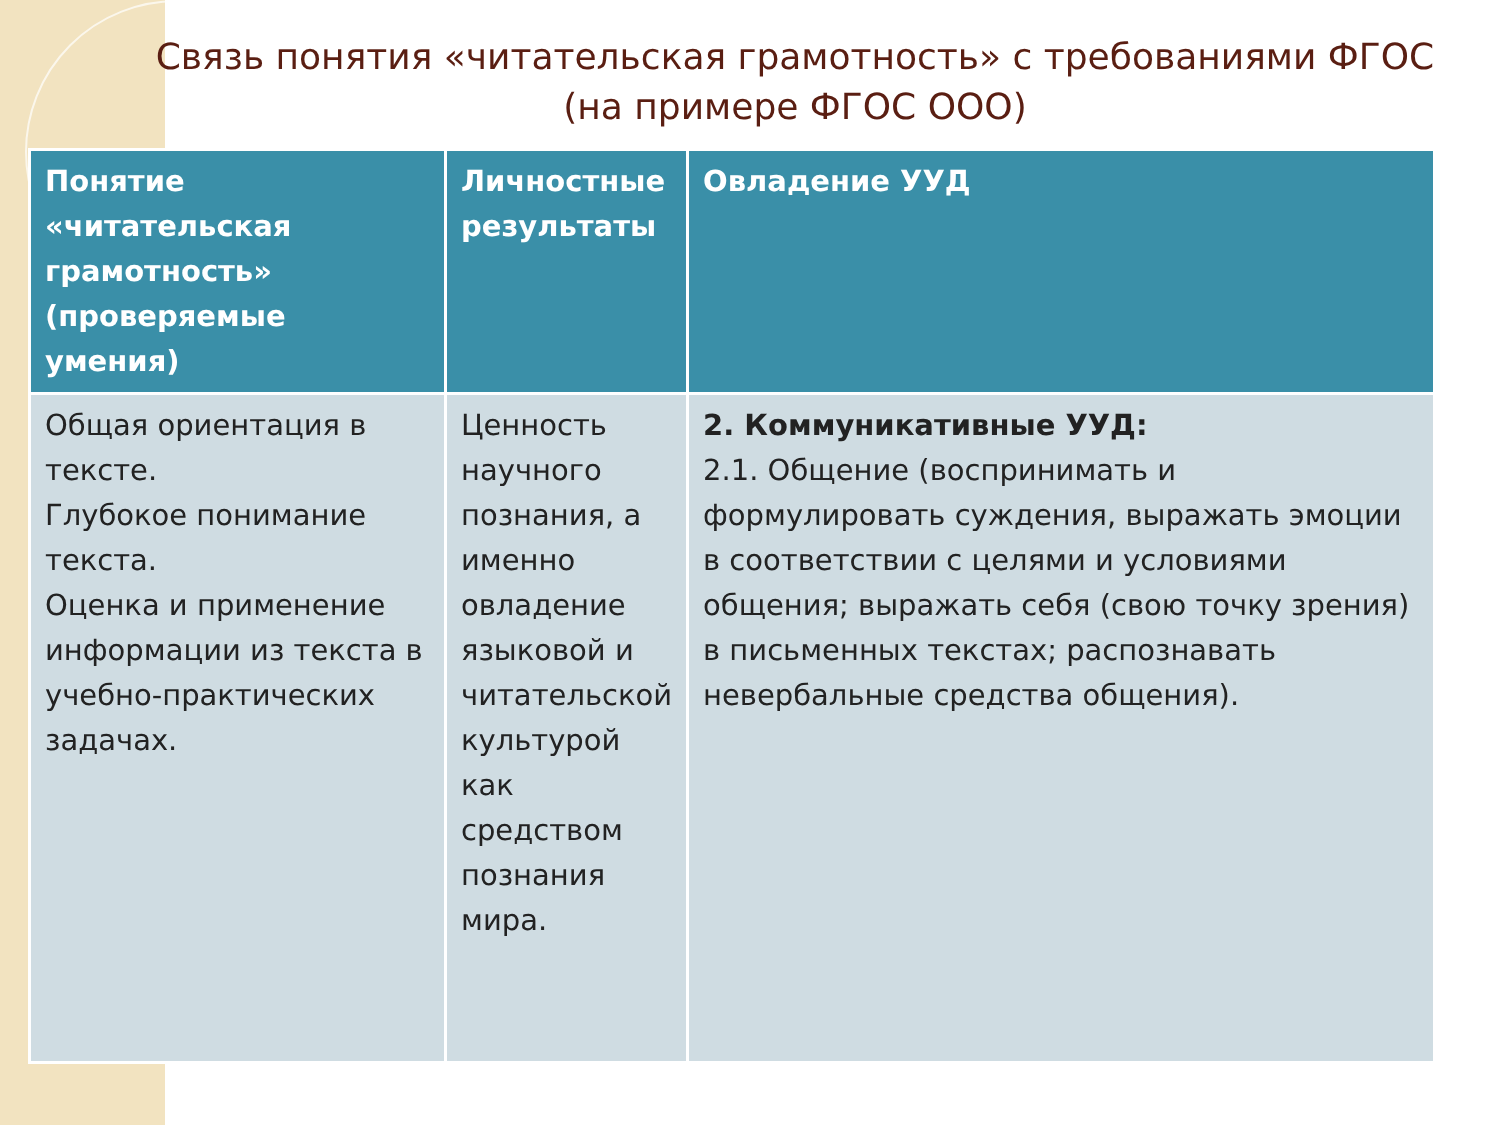Связь понятия «читательская грамотность» с требованиями ФГОС (на примере ФГОС ООО)
| Понятие «читательская грамотность» (проверяемые умения) | Личностные результаты | Овладение УУД |
| --- | --- | --- |
| Общая ориентация в тексте. Глубокое понимание текста. Оценка и применение информации из текста в учебно-практических задачах. | Ценность научного познания, а именно овладение языковой и читательской культурой как средством познания мира. | 2. Коммуникативные УУД: 2.1. Общение (воспринимать и формулировать суждения, выражать эмоции в соответствии с целями и условиями общения; выражать себя (свою точку зрения) в письменных текстах; распознавать невербальные средства общения). |